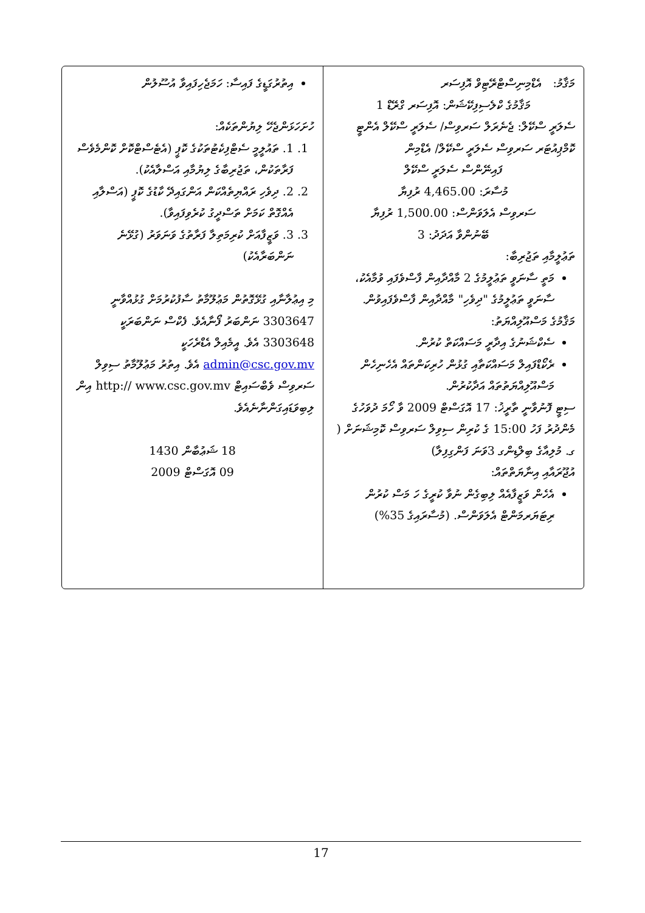މަޤާމު: އެޑްމިނިސްޓްރޭޓިވް އޮފިސަރ
މަޤާމުގެ ކްލެސިފިކޭޝަން: އޮފިސަރ ގްރޭޑް 1
ސެލަރީ ސްކޭލް: ޖެނެރަލް ސަރވިސް/ ސެލަރީ ސްކޭލް އެންޓީ
ކޮމްޕިއުޓަރ ސަރވިސް ސެލަރީ ސްކޭލް/ އެޑްމިން
ފައިނޭންސް ސެލަރީ ސްކޭލް
މުސާރަ: 4,465.00 ރުފިޔާ
ސަރވިސް އެލަވަންސް: 1,500.00 ރުފިޔާ
ބޭނުންވާ އަދަދު: 3
ތަޢުލީމާއި ތަޖުރިބާ:
މަތީ ސާނަވީ ތަޢުލީމުގެ 2 މާއްދާއިން ފާސްވެފައި ވުމާއެކު، ސާނަވީ ތަޢުލީމުގެ "ދިވެހި" މާއްދާއިން ފާސްވެފައިވުން.
މަޤާމުގެ މަސްއޫލިއްޔަތު:
ސެކްޝަނުގެ އިދާރީ މަސައްކަތް ކުރުން.
ރެކޯޑްފައިލް މަސައްކަތާއި ގުޅުން ހުރިކަންތައް އެހެނިހެން މަސްއޫލިއްޔަތުތައް އަދާކުރުން.
ސިޓީ ފޮނުވާނީ ތާރީޚު: 17 އޮގަސްޓް 2009 ވާ ހޯމަ ދުވަހުގެ މެންދުރު ފަހު 15:00 ގެ ކުރިން ސިވިލް ސަރވިސް ކޮމިޝަނަށް ( ގ. މުލިއާގެ ބިލްޑިންގ 3ވަނަ ފަންގިފިލާ)
އުޖޫރައާއި އިނާޔަތްތައް:
އެހެން ވަޒީފާއެއް ލިބިގެން ނުވާ ކުރީގެ ހަ މަސް ކުރުން ރިޓަޔަރމަންޓް އެލަވަންސް. (މުސާރައިގެ 35%)
އިތުރުގަޑީގެ ފައިސާ: ހަމަޖެހިފައިވާ އުސޫލުން
ހުށަހަޅަންޖެހޭ ލިޔުންތަކެއް:
1. 1. ތައުލީމީ ސެޓްފިކެޓުތަކުގެ ކޮޕީ (އެޓެސްޓްކޮށް ކޮންމެވެސް ފަރާތަކުން، ތަޖުރިބާގެ ލިޔުމާއި އަސްލާއެކު).
2. 2. ދިވެހި ރައްޔިތެއްކަން އަންގައިދޭ ކާޑުގެ ކޮޕީ (އަސްލާއި އެއްގޮތް ކަމަށް ތަސްދީގު ކުރެވިފައިވާ).
3. 3. ވަޒީފާއަށް ކުރިމަތިލާ ފަރާތުގެ ވަނަވަރު (ގުޅޭނެ ނަންބަރާއެކު)
މި އިޢުލާނާއި ގުޅޭގޮތުން މަޢުލޫމާތު ސާފުކުރުމަށް ގުޅުއްވާނީ 3303647 ނަންބަރު ފޯނާއެވެ. ފެކްސް ނަންބަރަކީ 3303648 އެވެ. އީމެއިލް އެޑްރެހަކީ admin@csc.gov.mv އެވެ. އިތުރު މަޢުލޫމާތު ސިވިލް ސަރވިސް ވެބްސައިޓް http:// www.csc.gov.mv އިން ލިބިވަޑައިގަންނާނެއެވެ.
18 ޝަޢުބާން 1430
09 އޮގަސްޓް 2009
17